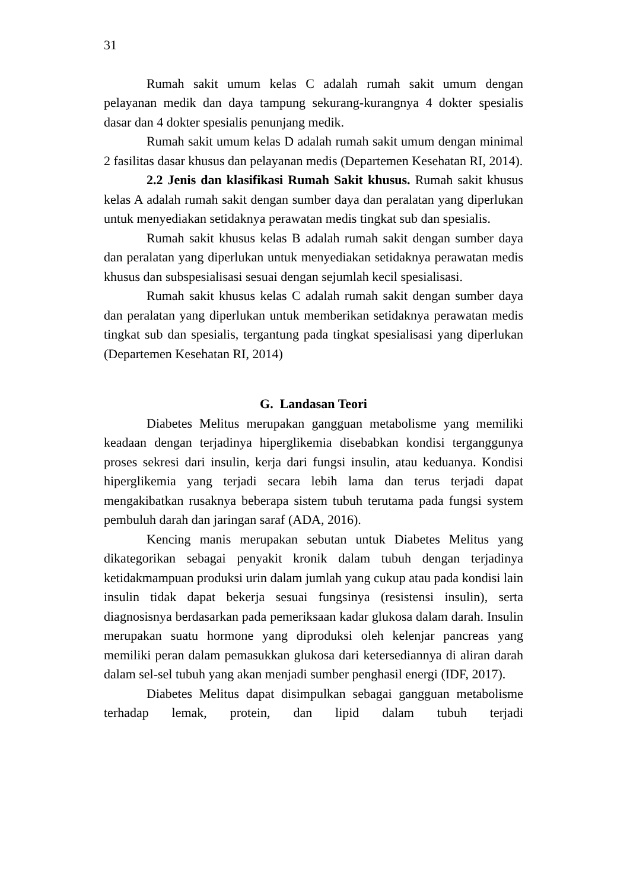31
Rumah sakit umum kelas C adalah rumah sakit umum dengan pelayanan medik dan daya tampung sekurang-kurangnya 4 dokter spesialis dasar dan 4 dokter spesialis penunjang medik.
Rumah sakit umum kelas D adalah rumah sakit umum dengan minimal 2 fasilitas dasar khusus dan pelayanan medis (Departemen Kesehatan RI, 2014).
2.2 Jenis dan klasifikasi Rumah Sakit khusus. Rumah sakit khusus kelas A adalah rumah sakit dengan sumber daya dan peralatan yang diperlukan untuk menyediakan setidaknya perawatan medis tingkat sub dan spesialis.
Rumah sakit khusus kelas B adalah rumah sakit dengan sumber daya dan peralatan yang diperlukan untuk menyediakan setidaknya perawatan medis khusus dan subspesialisasi sesuai dengan sejumlah kecil spesialisasi.
Rumah sakit khusus kelas C adalah rumah sakit dengan sumber daya dan peralatan yang diperlukan untuk memberikan setidaknya perawatan medis tingkat sub dan spesialis, tergantung pada tingkat spesialisasi yang diperlukan (Departemen Kesehatan RI, 2014)
G. Landasan Teori
Diabetes Melitus merupakan gangguan metabolisme yang memiliki keadaan dengan terjadinya hiperglikemia disebabkan kondisi terganggunya proses sekresi dari insulin, kerja dari fungsi insulin, atau keduanya. Kondisi hiperglikemia yang terjadi secara lebih lama dan terus terjadi dapat mengakibatkan rusaknya beberapa sistem tubuh terutama pada fungsi system pembuluh darah dan jaringan saraf (ADA, 2016).
Kencing manis merupakan sebutan untuk Diabetes Melitus yang dikategorikan sebagai penyakit kronik dalam tubuh dengan terjadinya ketidakmampuan produksi urin dalam jumlah yang cukup atau pada kondisi lain insulin tidak dapat bekerja sesuai fungsinya (resistensi insulin), serta diagnosisnya berdasarkan pada pemeriksaan kadar glukosa dalam darah. Insulin merupakan suatu hormone yang diproduksi oleh kelenjar pancreas yang memiliki peran dalam pemasukkan glukosa dari ketersediannya di aliran darah dalam sel-sel tubuh yang akan menjadi sumber penghasil energi (IDF, 2017).
Diabetes Melitus dapat disimpulkan sebagai gangguan metabolisme terhadap lemak, protein, dan lipid dalam tubuh terjadi